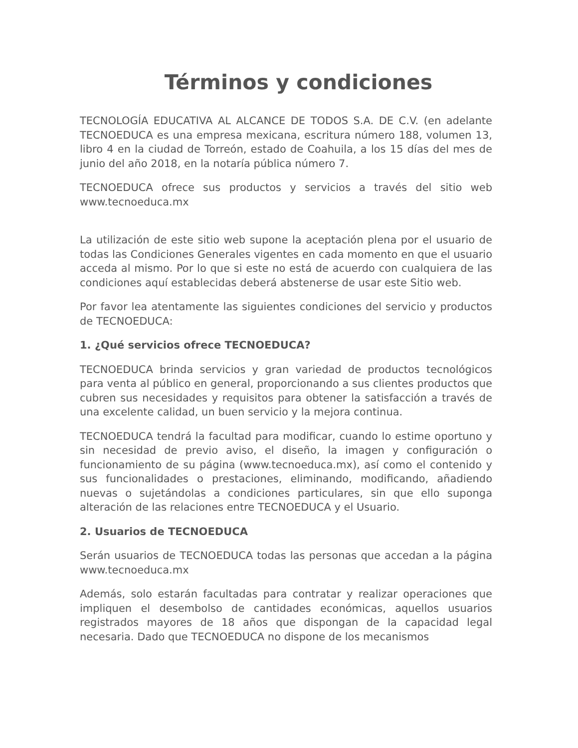Términos y condiciones
TECNOLOGÍA EDUCATIVA AL ALCANCE DE TODOS S.A. DE C.V. (en adelante TECNOEDUCA es una empresa mexicana, escritura número 188, volumen 13, libro 4 en la ciudad de Torreón, estado de Coahuila, a los 15 días del mes de junio del año 2018, en la notaría pública número 7.
TECNOEDUCA ofrece sus productos y servicios a través del sitio web www.tecnoeduca.mx
La utilización de este sitio web supone la aceptación plena por el usuario de todas las Condiciones Generales vigentes en cada momento en que el usuario acceda al mismo. Por lo que si este no está de acuerdo con cualquiera de las condiciones aquí establecidas deberá abstenerse de usar este Sitio web.
Por favor lea atentamente las siguientes condiciones del servicio y productos de TECNOEDUCA:
1. ¿Qué servicios ofrece TECNOEDUCA?
TECNOEDUCA brinda servicios y gran variedad de productos tecnológicos para venta al público en general, proporcionando a sus clientes productos que cubren sus necesidades y requisitos para obtener la satisfacción a través de una excelente calidad, un buen servicio y la mejora continua.
TECNOEDUCA tendrá la facultad para modificar, cuando lo estime oportuno y sin necesidad de previo aviso, el diseño, la imagen y configuración o funcionamiento de su página (www.tecnoeduca.mx), así como el contenido y sus funcionalidades o prestaciones, eliminando, modificando, añadiendo nuevas o sujetándolas a condiciones particulares, sin que ello suponga alteración de las relaciones entre TECNOEDUCA y el Usuario.
2. Usuarios de TECNOEDUCA
Serán usuarios de TECNOEDUCA todas las personas que accedan a la página www.tecnoeduca.mx
Además, solo estarán facultadas para contratar y realizar operaciones que impliquen el desembolso de cantidades económicas, aquellos usuarios registrados mayores de 18 años que dispongan de la capacidad legal necesaria. Dado que TECNOEDUCA no dispone de los mecanismos